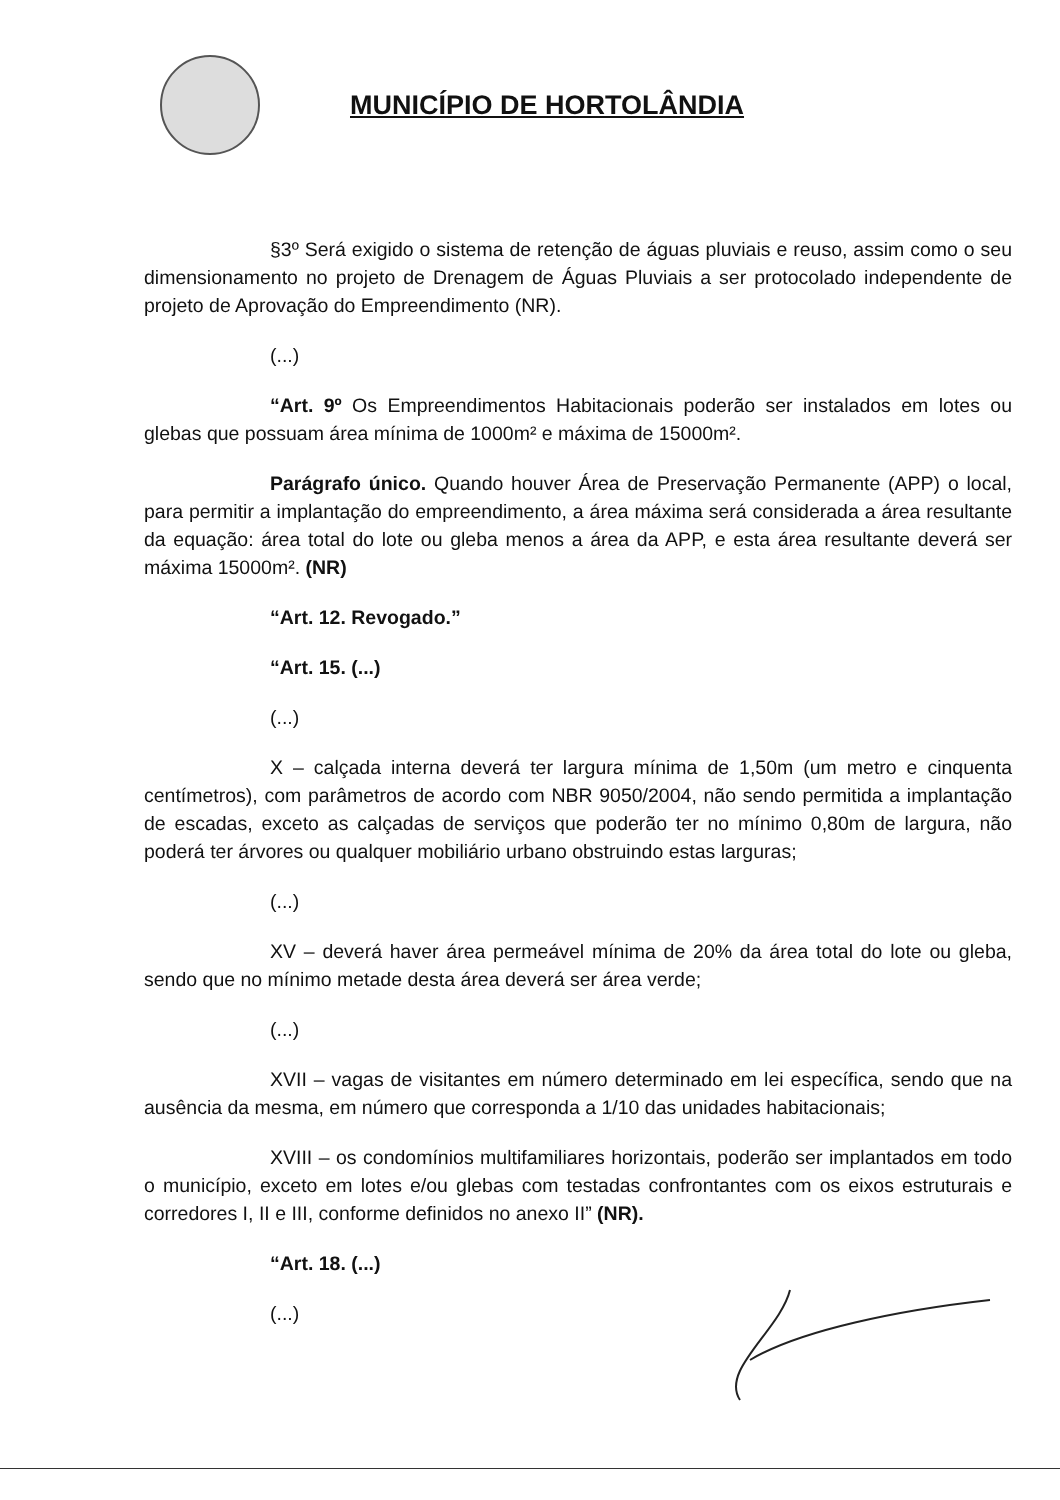MUNICÍPIO DE HORTOLÂNDIA
§3º Será exigido o sistema de retenção de águas pluviais e reuso, assim como o seu dimensionamento no projeto de Drenagem de Águas Pluviais a ser protocolado independente de projeto de Aprovação do Empreendimento (NR).
(...)
“Art. 9º Os Empreendimentos Habitacionais poderão ser instalados em lotes ou glebas que possuam área mínima de 1000m² e máxima de 15000m².
Parágrafo único. Quando houver Área de Preservação Permanente (APP) o local, para permitir a implantação do empreendimento, a área máxima será considerada a área resultante da equação: área total do lote ou gleba menos a área da APP, e esta área resultante deverá ser máxima 15000m². (NR)
“Art. 12. Revogado.”
“Art. 15. (...)
(...)
X – calçada interna deverá ter largura mínima de 1,50m (um metro e cinquenta centímetros), com parâmetros de acordo com NBR 9050/2004, não sendo permitida a implantação de escadas, exceto as calçadas de serviços que poderão ter no mínimo 0,80m de largura, não poderá ter árvores ou qualquer mobiliário urbano obstruindo estas larguras;
(...)
XV – deverá haver área permeável mínima de 20% da área total do lote ou gleba, sendo que no mínimo metade desta área deverá ser área verde;
(...)
XVII – vagas de visitantes em número determinado em lei específica, sendo que na ausência da mesma, em número que corresponda a 1/10 das unidades habitacionais;
XVIII – os condomínios multifamiliares horizontais, poderão ser implantados em todo o município, exceto em lotes e/ou glebas com testadas confrontantes com os eixos estruturais e corredores I, II e III, conforme definidos no anexo II” (NR).
“Art. 18. (...)
(...)